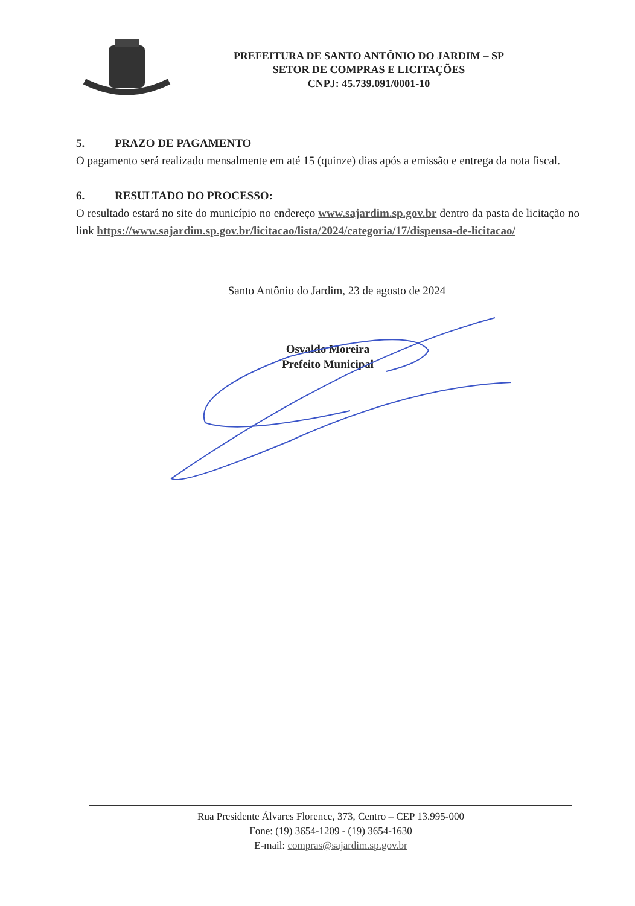PREFEITURA DE SANTO ANTÔNIO DO JARDIM – SP
SETOR DE COMPRAS E LICITAÇÕES
CNPJ: 45.739.091/0001-10
5. PRAZO DE PAGAMENTO
O pagamento será realizado mensalmente em até 15 (quinze) dias após a emissão e entrega da nota fiscal.
6. RESULTADO DO PROCESSO:
O resultado estará no site do município no endereço www.sajardim.sp.gov.br dentro da pasta de licitação no link https://www.sajardim.sp.gov.br/licitacao/lista/2024/categoria/17/dispensa-de-licitacao/
Santo Antônio do Jardim, 23 de agosto de 2024
Osvaldo Moreira
Prefeito Municipal
Rua Presidente Álvares Florence, 373, Centro – CEP 13.995-000
Fone: (19) 3654-1209 - (19) 3654-1630
E-mail: compras@sajardim.sp.gov.br